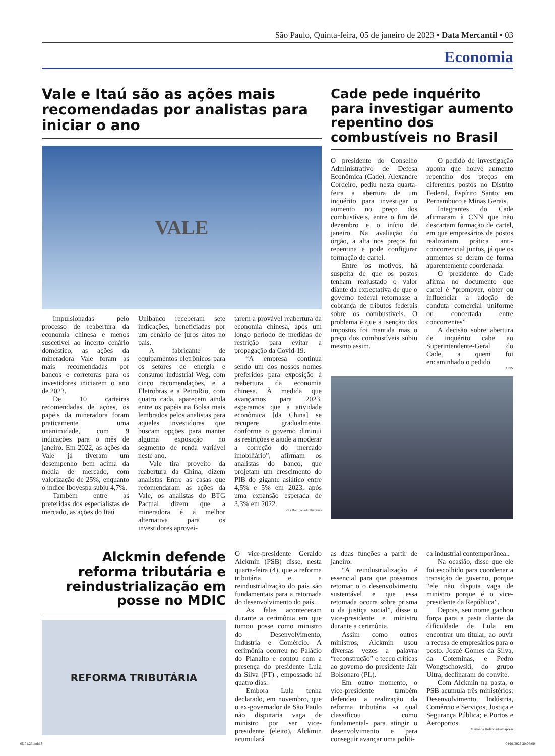São Paulo, Quinta-feira, 05 de janeiro de 2023 • Data Mercantil • 03
Economia
Vale e Itaú são as ações mais recomendadas por analistas para iniciar o ano
VALE
Impulsionadas pelo processo de reabertura da economia chinesa e menos suscetível ao incerto cenário doméstico, as ações da mineradora Vale foram as mais recomendadas por bancos e corretoras para os investidores iniciarem o ano de 2023.
De 10 carteiras recomendadas de ações, os papéis da mineradora foram praticamente uma unanimidade, com 9 indicações para o mês de janeiro. Em 2022, as ações da Vale já tiveram um desempenho bem acima da média de mercado, com valorização de 25%, enquanto o índice Ibovespa subiu 4,7%.
Também entre as preferidas dos especialistas de mercado, as ações do Itaú
Unibanco receberam sete indicações, beneficiadas por um cenário de juros altos no país.
A fabricante de equipamentos eletrônicos para os setores de energia e consumo industrial Weg, com cinco recomendações, e a Eletrobras e a PetroRio, com quatro cada, aparecem ainda entre os papéis na Bolsa mais lembrados pelos analistas para aqueles investidores que buscam opções para manter alguma exposição no segmento de renda variável neste ano.
Vale tira proveito da reabertura da China, dizem analistas Entre as casas que recomendaram as ações da Vale, os analistas do BTG Pactual dizem que a mineradora é a melhor alternativa para os investidores aprovei-
tarem a provável reabertura da economia chinesa, após um longo período de medidas de restrição para evitar a propagação da Covid-19.
“A empresa continua sendo um dos nossos nomes preferidos para exposição à reabertura da economia chinesa. À medida que avançamos para 2023, esperamos que a atividade econômica [da China] se recupere gradualmente, conforme o governo diminui as restrições e ajude a moderar a correção do mercado imobiliário”, afirmam os analistas do banco, que projetam um crescimento do PIB do gigante asiático entre 4,5% e 5% em 2023, após uma expansão esperada de 3,3% em 2022.
Lucas Bombana/Folhapress
Cade pede inquérito para investigar aumento repentino dos combustíveis no Brasil
O presidente do Conselho Administrativo de Defesa Econômica (Cade), Alexandre Cordeiro, pediu nesta quarta-feira a abertura de um inquérito para investigar o aumento no preço dos combustíveis, entre o fim de dezembro e o início de janeiro. Na avaliação do órgão, a alta nos preços foi repentina e pode configurar formação de cartel.
Entre os motivos, há suspeita de que os postos tenham reajustado o valor diante da expectativa de que o governo federal retornasse a cobrança de tributos federais sobre os combustíveis. O problema é que a isenção dos impostos foi mantida mas o preço dos combustíveis subiu mesmo assim.
O pedido de investigação aponta que houve aumento repentino dos preços em diferentes postos no Distrito Federal, Espírito Santo, em Pernambuco e Minas Gerais.
Integrantes do Cade afirmaram à CNN que não descartam formação de cartel, em que empresários de postos realizariam prática anti-concorrencial juntos, já que os aumentos se deram de forma aparentemente coordenada.
O presidente do Cade afirma no documento que cartel é “promover, obter ou influenciar a adoção de conduta comercial uniforme ou concertada entre concorrentes”
A decisão sobre abertura de inquérito cabe ao Superintendente-Geral do Cade, a quem foi encaminhado o pedido.
CNN
Alckmin defende reforma tributária e reindustrialização em posse no MDIC
REFORMA TRIBUTÁRIA
O vice-presidente Geraldo Alckmin (PSB) disse, nesta quarta-feira (4), que a reforma tributária e a reindustrialização do país são fundamentais para a retomada do desenvolvimento do país.
As falas aconteceram durante a cerimônia em que tomou posse como ministro do Desenvolvimento, Indústria e Comércio. A cerimônia ocorreu no Palácio do Planalto e contou com a presença do presidente Lula da Silva (PT) , empossado há quatro dias.
Embora Lula tenha declarado, em novembro, que o ex-governador de São Paulo não disputaria vaga de ministro por ser vice-presidente (eleito), Alckmin acumulará
as duas funções a partir de janeiro.
“A reindustrialização é essencial para que possamos retomar o o desenvolvimento sustentável e que essa retomada ocorra sobre prisma o da justiça social”, disse o vice-presidente e ministro durante a cerimônia.
Assim como outros ministros, Alckmin usou diversas vezes a palavra “reconstrução” e teceu críticas ao governo do presidente Jair Bolsonaro (PL).
Em outro momento, o vice-presidente também defendeu a realização da reforma tributária -a qual classificou como fundamental- para atingir o desenvolvimento e para conseguir avançar uma políti-
ca industrial contemporânea..
Na ocasião, disse que ele foi escolhido para coordenar a transição de governo, porque “ele não disputa vaga de ministro porque é o vice-presidente da República”.
Depois, seu nome ganhou força para a pasta diante da dificuldade de Lula em encontrar um titular, ao ouvir a recusa de empresários para o posto. Josué Gomes da Silva, da Coteminas, e Pedro Wongtschowski, do grupo Ultra, declinaram do convite.
Com Alckmin na pasta, o PSB acumula três ministérios: Desenvolvimento, Indústria, Comércio e Serviços, Justiça e Segurança Pública; e Portos e Aeroportos.
Marianna Holanda/Folhapress
05.01.23.indd 3 04/01/2023 20:06:00